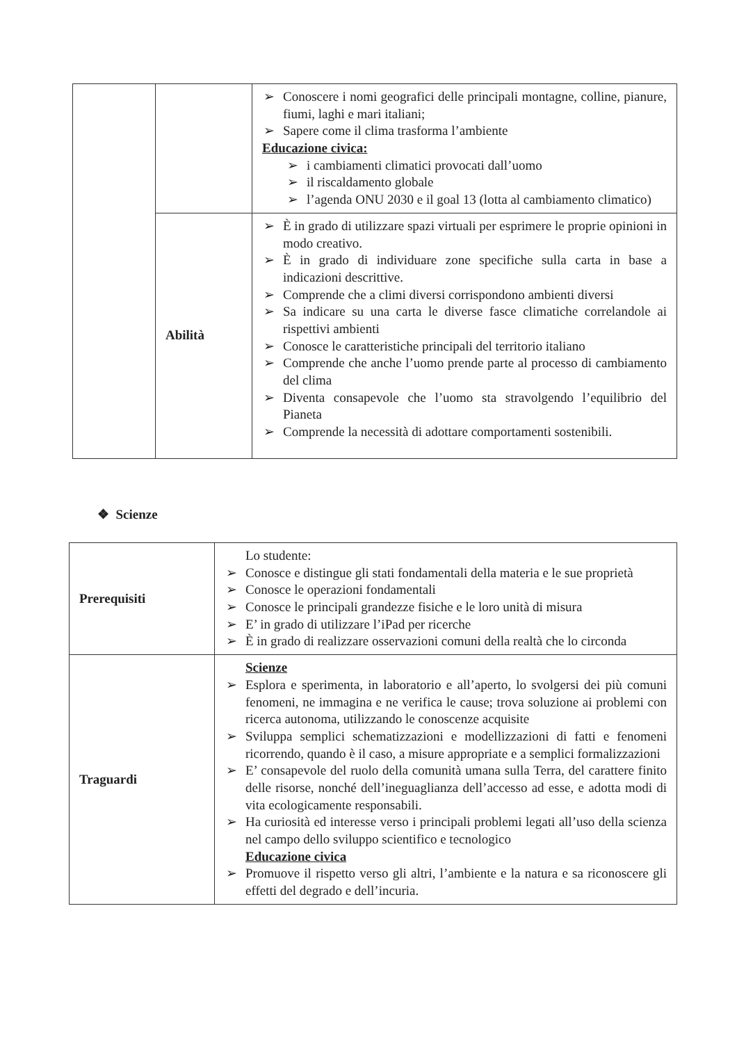| | | ➢ Conoscere i nomi geografici delle principali montagne, colline, pianure, fiumi, laghi e mari italiani; ➢ Sapere come il clima trasforma l’ambiente Educazione civica: ➢ i cambiamenti climatici provocati dall’uomo ➢ il riscaldamento globale ➢ l’agenda ONU 2030 e il goal 13 (lotta al cambiamento climatico) |
| | Abilità | ➢ È in grado di utilizzare spazi virtuali per esprimere le proprie opinioni in modo creativo. ➢ È in grado di individuare zone specifiche sulla carta in base a indicazioni descrittive. ➢ Comprende che a climi diversi corrispondono ambienti diversi ➢ Sa indicare su una carta le diverse fasce climatiche correlandole ai rispettivi ambienti ➢ Conosce le caratteristiche principali del territorio italiano ➢ Comprende che anche l’uomo prende parte al processo di cambiamento del clima ➢ Diventa consapevole che l’uomo sta stravolgendo l’equilibrio del Pianeta ➢ Comprende la necessità di adottare comportamenti sostenibili. |
❖ Scienze
| Prerequisiti | Lo studente: ➢ Conosce e distingue gli stati fondamentali della materia e le sue proprietà ➢ Conosce le operazioni fondamentali ➢ Conosce le principali grandezze fisiche e le loro unità di misura ➢ E’ in grado di utilizzare l’iPad per ricerche ➢ È in grado di realizzare osservazioni comuni della realtà che lo circonda |
| Traguardi | Scienze ➢ Esplora e sperimenta, in laboratorio e all’aperto, lo svolgersi dei più comuni fenomeni, ne immagina e ne verifica le cause; trova soluzione ai problemi con ricerca autonoma, utilizzando le conoscenze acquisite ➢ Sviluppa semplici schematizzazioni e modellizzazioni di fatti e fenomeni ricorrendo, quando è il caso, a misure appropriate e a semplici formalizzazioni ➢ E’ consapevole del ruolo della comunità umana sulla Terra, del carattere finito delle risorse, nonché dell’ineguaglianza dell’accesso ad esse, e adotta modi di vita ecologicamente responsabili. ➢ Ha curiosità ed interesse verso i principali problemi legati all’uso della scienza nel campo dello sviluppo scientifico e tecnologico Educazione civica ➢ Promuove il rispetto verso gli altri, l’ambiente e la natura e sa riconoscere gli effetti del degrado e dell’incuria. |